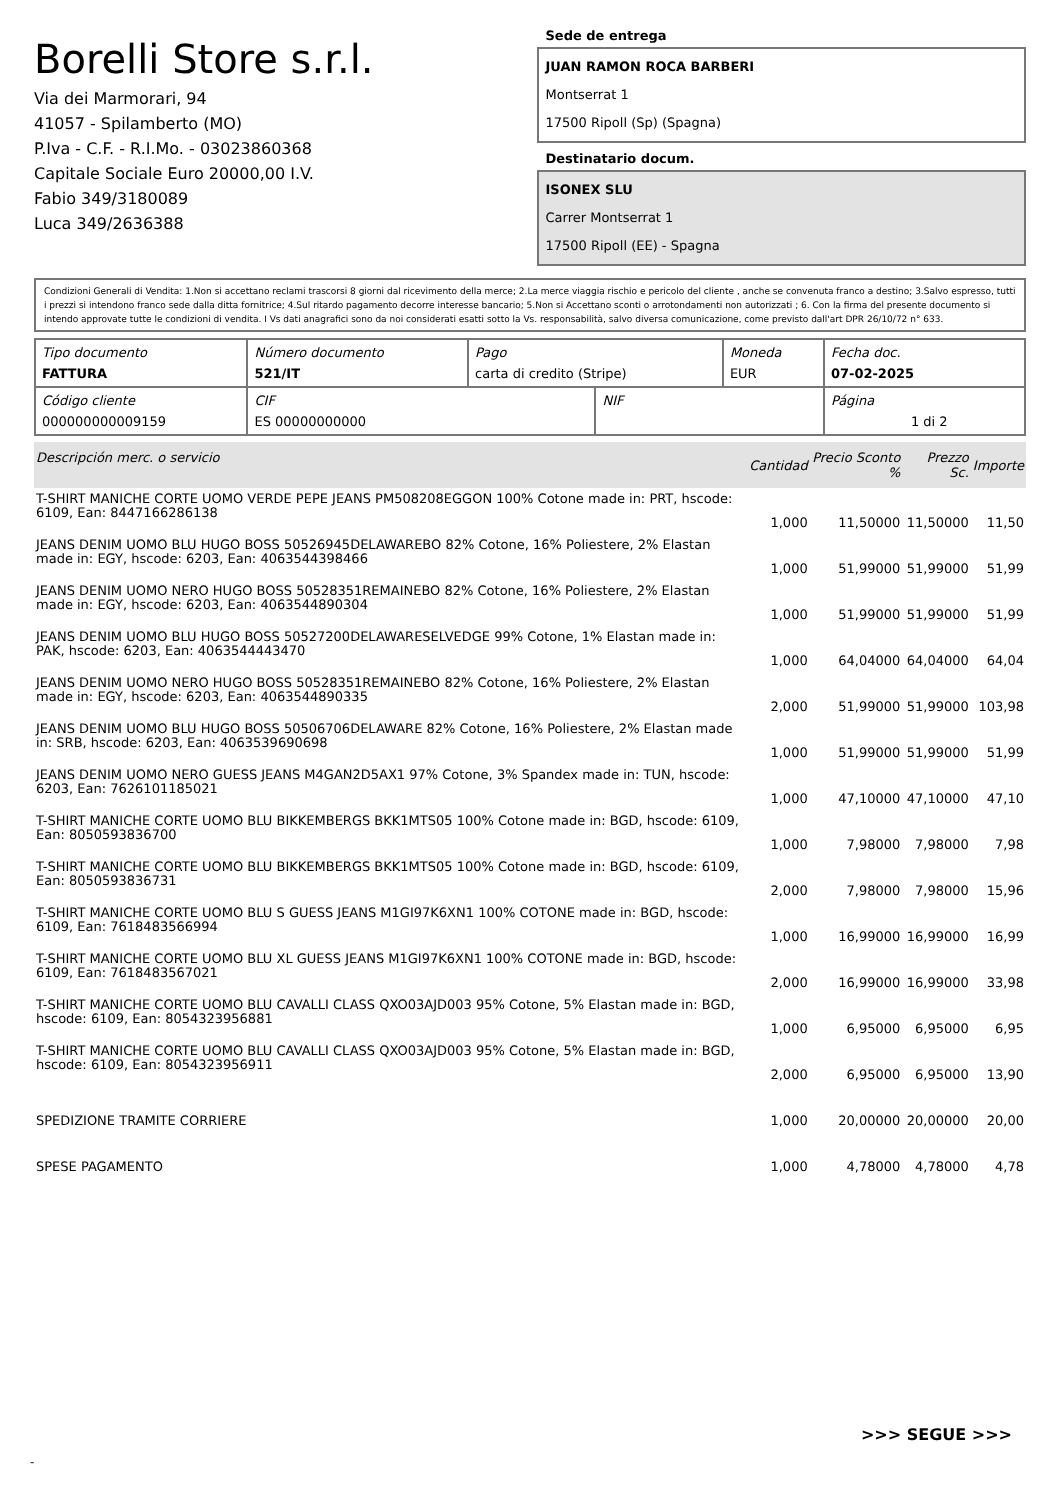Borelli Store s.r.l.
Via dei Marmorari, 94
41057 - Spilamberto (MO)
P.Iva - C.F. - R.I.Mo. - 03023860368
Capitale Sociale Euro 20000,00 I.V.
Fabio 349/3180089
Luca 349/2636388
Sede de entrega
JUAN RAMON ROCA BARBERI
Montserrat 1
17500 Ripoll (Sp) (Spagna)
Destinatario docum.
ISONEX SLU
Carrer Montserrat 1
17500 Ripoll (EE) - Spagna
Condizioni Generali di Vendita: 1.Non si accettano reclami trascorsi 8 giorni dal ricevimento della merce; 2.La merce viaggia rischio e pericolo del cliente , anche se convenuta franco a destino; 3.Salvo espresso, tutti i prezzi si intendono franco sede dalla ditta fornitrice; 4.Sul ritardo pagamento decorre interesse bancario; 5.Non si Accettano sconti o arrotondamenti non autorizzati ; 6. Con la firma del presente documento si intendo approvate tutte le condizioni di vendita. I Vs dati anagrafici sono da noi considerati esatti sotto la Vs. responsabilità, salvo diversa comunicazione, come previsto dall'art DPR 26/10/72 n° 633.
| Tipo documento FATTURA | Número documento 521/IT | Pago carta di credito (Stripe) | | Moneda EUR | Fecha doc. 07-02-2025 |
| Código cliente 000000000009159 | CIF ES 00000000000 | | NIF | | Página 1 di 2 |
| Descripción merc. o servicio | Cantidad | Precio Sconto % | Prezzo Sc. | Importe |
| --- | --- | --- | --- | --- |
| T-SHIRT MANICHE CORTE UOMO VERDE PEPE JEANS PM508208EGGON 100% Cotone made in: PRT, hscode: 6109, Ean: 8447166286138 | 1,000 | 11,50000 | 11,50000 | 11,50 |
| JEANS DENIM UOMO BLU HUGO BOSS 50526945DELAWAREBO 82% Cotone, 16% Poliestere, 2% Elastan made in: EGY, hscode: 6203, Ean: 4063544398466 | 1,000 | 51,99000 | 51,99000 | 51,99 |
| JEANS DENIM UOMO NERO HUGO BOSS 50528351REMAINEBO 82% Cotone, 16% Poliestere, 2% Elastan made in: EGY, hscode: 6203, Ean: 4063544890304 | 1,000 | 51,99000 | 51,99000 | 51,99 |
| JEANS DENIM UOMO BLU HUGO BOSS 50527200DELAWARESELVEDGE 99% Cotone, 1% Elastan made in: PAK, hscode: 6203, Ean: 4063544443470 | 1,000 | 64,04000 | 64,04000 | 64,04 |
| JEANS DENIM UOMO NERO HUGO BOSS 50528351REMAINEBO 82% Cotone, 16% Poliestere, 2% Elastan made in: EGY, hscode: 6203, Ean: 4063544890335 | 2,000 | 51,99000 | 51,99000 | 103,98 |
| JEANS DENIM UOMO BLU HUGO BOSS 50506706DELAWARE 82% Cotone, 16% Poliestere, 2% Elastan made in: SRB, hscode: 6203, Ean: 4063539690698 | 1,000 | 51,99000 | 51,99000 | 51,99 |
| JEANS DENIM UOMO NERO GUESS JEANS M4GAN2D5AX1 97% Cotone, 3% Spandex made in: TUN, hscode: 6203, Ean: 7626101185021 | 1,000 | 47,10000 | 47,10000 | 47,10 |
| T-SHIRT MANICHE CORTE UOMO BLU BIKKEMBERGS BKK1MTS05 100% Cotone made in: BGD, hscode: 6109, Ean: 8050593836700 | 1,000 | 7,98000 | 7,98000 | 7,98 |
| T-SHIRT MANICHE CORTE UOMO BLU BIKKEMBERGS BKK1MTS05 100% Cotone made in: BGD, hscode: 6109, Ean: 8050593836731 | 2,000 | 7,98000 | 7,98000 | 15,96 |
| T-SHIRT MANICHE CORTE UOMO BLU S GUESS JEANS M1GI97K6XN1 100% COTONE made in: BGD, hscode: 6109, Ean: 7618483566994 | 1,000 | 16,99000 | 16,99000 | 16,99 |
| T-SHIRT MANICHE CORTE UOMO BLU XL GUESS JEANS M1GI97K6XN1 100% COTONE made in: BGD, hscode: 6109, Ean: 7618483567021 | 2,000 | 16,99000 | 16,99000 | 33,98 |
| T-SHIRT MANICHE CORTE UOMO BLU CAVALLI CLASS QXO03AJD003 95% Cotone, 5% Elastan made in: BGD, hscode: 6109, Ean: 8054323956881 | 1,000 | 6,95000 | 6,95000 | 6,95 |
| T-SHIRT MANICHE CORTE UOMO BLU CAVALLI CLASS QXO03AJD003 95% Cotone, 5% Elastan made in: BGD, hscode: 6109, Ean: 8054323956911 | 2,000 | 6,95000 | 6,95000 | 13,90 |
| SPEDIZIONE TRAMITE CORRIERE | 1,000 | 20,00000 | 20,00000 | 20,00 |
| SPESE PAGAMENTO | 1,000 | 4,78000 | 4,78000 | 4,78 |
>>> SEGUE >>>
-